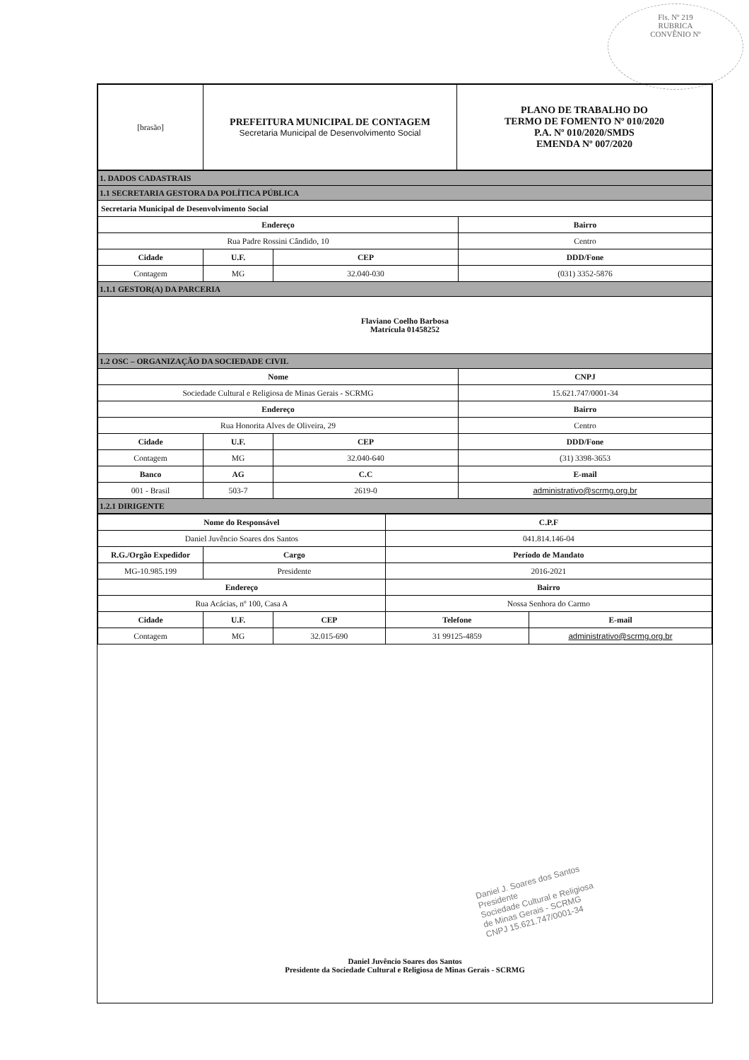Fls. Nº 219
RUBRICA
CONVÊNIO Nº
| [brasão] | PREFEITURA MUNICIPAL DE CONTAGEM Secretaria Municipal de Desenvolvimento Social | PLANO DE TRABALHO DO TERMO DE FOMENTO Nº 010/2020 P.A. Nº 010/2020/SMDS EMENDA Nº 007/2020 |
| 1. DADOS CADASTRAIS | | | |
| 1.1 SECRETARIA GESTORA DA POLÍTICA PÚBLICA | | | |
| Secretaria Municipal de Desenvolvimento Social | | | |
| Endereço | | | Bairro |
| Rua Padre Rossini Cândido, 10 | | | Centro |
| Cidade | U.F. | CEP | DDD/Fone |
| Contagem | MG | 32.040-030 | (031) 3352-5876 |
| 1.1.1 GESTOR(A) DA PARCERIA | | | |
| Flaviano Coelho Barbosa Matrícula 01458252 | | | |
| 1.2 OSC – ORGANIZAÇÃO DA SOCIEDADE CIVIL | | | |
| Nome | | | CNPJ |
| Sociedade Cultural e Religiosa de Minas Gerais - SCRMG | | | 15.621.747/0001-34 |
| Endereço | | | Bairro |
| Rua Honorita Alves de Oliveira, 29 | | | Centro |
| Cidade | U.F. | CEP | DDD/Fone |
| Contagem | MG | 32.040-640 | (31) 3398-3653 |
| Banco | AG | C.C | E-mail |
| 001 - Brasil | 503-7 | 2619-0 | administrativo@scrmg.org.br |
| 1.2.1 DIRIGENTE | | | |
| Nome do Responsável | | | C.P.F | |
| --- | --- | --- | --- | --- |
| Daniel Juvêncio Soares dos Santos | | | 041.814.146-04 | |
| R.G./Orgão Expedidor | Cargo | | Período de Mandato | |
| MG-10.985.199 | Presidente | | 2016-2021 | |
| Endereço | | | Bairro | |
| Rua Acácias, nº 100, Casa A | | | Nossa Senhora do Carmo | |
| Cidade | U.F. | CEP | Telefone | E-mail |
| Contagem | MG | 32.015-690 | 31 99125-4859 | administrativo@scrmg.org.br |
Daniel J. Soares dos Santos
Presidente
Sociedade Cultural e Religiosa
de Minas Gerais - SCRMG
CNPJ 15.621.747/0001-34
Daniel Juvêncio Soares dos Santos
Presidente da Sociedade Cultural e Religiosa de Minas Gerais - SCRMG